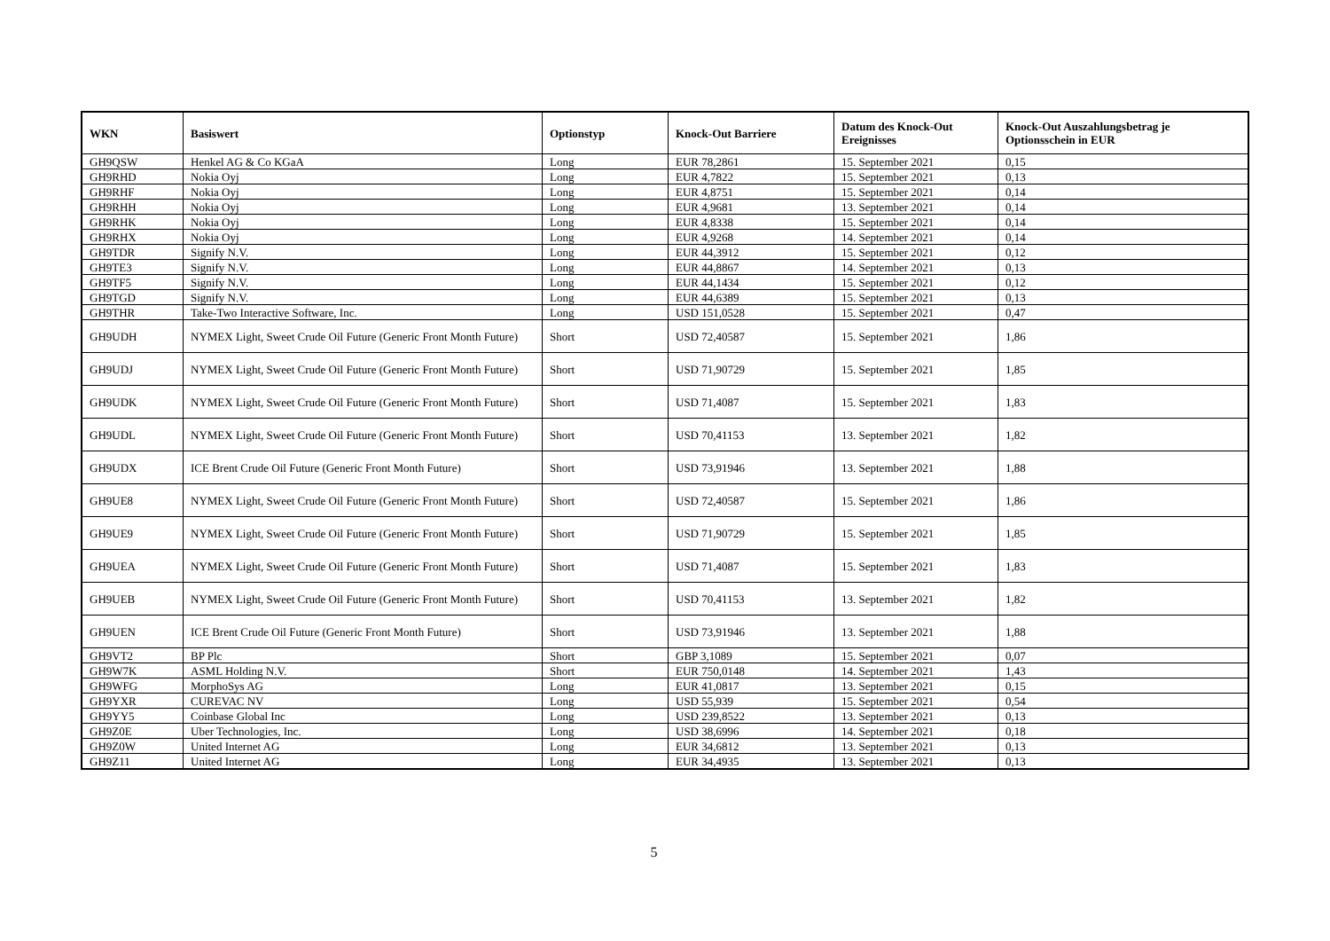| WKN | Basiswert | Optionstyp | Knock-Out Barriere | Datum des Knock-Out Ereignisses | Knock-Out Auszahlungsbetrag je Optionsschein in EUR |
| --- | --- | --- | --- | --- | --- |
| GH9QSW | Henkel AG & Co KGaA | Long | EUR 78,2861 | 15. September 2021 | 0,15 |
| GH9RHD | Nokia Oyj | Long | EUR 4,7822 | 15. September 2021 | 0,13 |
| GH9RHF | Nokia Oyj | Long | EUR 4,8751 | 15. September 2021 | 0,14 |
| GH9RHH | Nokia Oyj | Long | EUR 4,9681 | 13. September 2021 | 0,14 |
| GH9RHK | Nokia Oyj | Long | EUR 4,8338 | 15. September 2021 | 0,14 |
| GH9RHX | Nokia Oyj | Long | EUR 4,9268 | 14. September 2021 | 0,14 |
| GH9TDR | Signify N.V. | Long | EUR 44,3912 | 15. September 2021 | 0,12 |
| GH9TE3 | Signify N.V. | Long | EUR 44,8867 | 14. September 2021 | 0,13 |
| GH9TF5 | Signify N.V. | Long | EUR 44,1434 | 15. September 2021 | 0,12 |
| GH9TGD | Signify N.V. | Long | EUR 44,6389 | 15. September 2021 | 0,13 |
| GH9THR | Take-Two Interactive Software, Inc. | Long | USD 151,0528 | 15. September 2021 | 0,47 |
| GH9UDH | NYMEX Light, Sweet Crude Oil Future (Generic Front Month Future) | Short | USD 72,40587 | 15. September 2021 | 1,86 |
| GH9UDJ | NYMEX Light, Sweet Crude Oil Future (Generic Front Month Future) | Short | USD 71,90729 | 15. September 2021 | 1,85 |
| GH9UDK | NYMEX Light, Sweet Crude Oil Future (Generic Front Month Future) | Short | USD 71,4087 | 15. September 2021 | 1,83 |
| GH9UDL | NYMEX Light, Sweet Crude Oil Future (Generic Front Month Future) | Short | USD 70,41153 | 13. September 2021 | 1,82 |
| GH9UDX | ICE Brent Crude Oil Future (Generic Front Month Future) | Short | USD 73,91946 | 13. September 2021 | 1,88 |
| GH9UE8 | NYMEX Light, Sweet Crude Oil Future (Generic Front Month Future) | Short | USD 72,40587 | 15. September 2021 | 1,86 |
| GH9UE9 | NYMEX Light, Sweet Crude Oil Future (Generic Front Month Future) | Short | USD 71,90729 | 15. September 2021 | 1,85 |
| GH9UEA | NYMEX Light, Sweet Crude Oil Future (Generic Front Month Future) | Short | USD 71,4087 | 15. September 2021 | 1,83 |
| GH9UEB | NYMEX Light, Sweet Crude Oil Future (Generic Front Month Future) | Short | USD 70,41153 | 13. September 2021 | 1,82 |
| GH9UEN | ICE Brent Crude Oil Future (Generic Front Month Future) | Short | USD 73,91946 | 13. September 2021 | 1,88 |
| GH9VT2 | BP Plc | Short | GBP 3,1089 | 15. September 2021 | 0,07 |
| GH9W7K | ASML Holding N.V. | Short | EUR 750,0148 | 14. September 2021 | 1,43 |
| GH9WFG | MorphoSys AG | Long | EUR 41,0817 | 13. September 2021 | 0,15 |
| GH9YXR | CUREVAC NV | Long | USD 55,939 | 15. September 2021 | 0,54 |
| GH9YY5 | Coinbase Global Inc | Long | USD 239,8522 | 13. September 2021 | 0,13 |
| GH9Z0E | Uber Technologies, Inc. | Long | USD 38,6996 | 14. September 2021 | 0,18 |
| GH9Z0W | United Internet AG | Long | EUR 34,6812 | 13. September 2021 | 0,13 |
| GH9Z11 | United Internet AG | Long | EUR 34,4935 | 13. September 2021 | 0,13 |
5